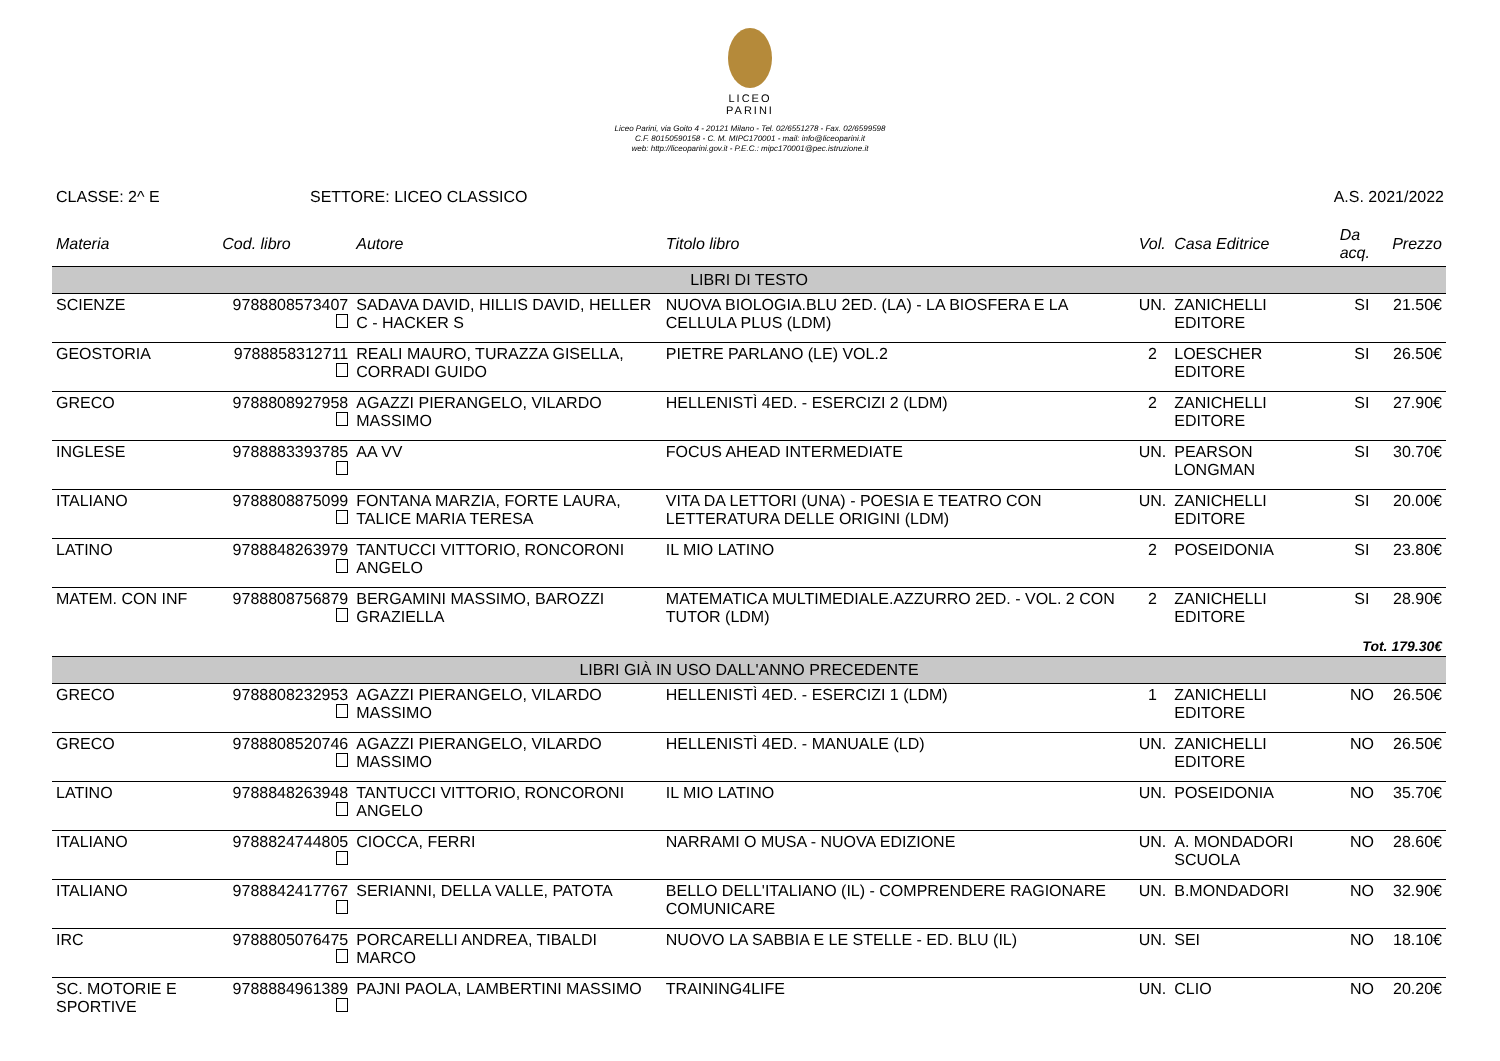LICEO
PARINI
Liceo Parini, via Goito 4 - 20121 Milano - Tel. 02/6551278 - Fax. 02/6599598
C.F. 80150590158 - C. M. MIPC170001 - mail: info@liceoparini.it
web: http://liceoparini.gov.it - P.E.C.: mipc170001@pec.istruzione.it
CLASSE: 2^ E SETTORE: LICEO CLASSICO A.S. 2021/2022
| Materia | Cod. libro | Autore | Titolo libro | Vol. | Casa Editrice | Da acq. | Prezzo |
| --- | --- | --- | --- | --- | --- | --- | --- |
| LIBRI DI TESTO | | | | | | | |
| SCIENZE | 9788808573407 | SADAVA DAVID, HILLIS DAVID, HELLER C - HACKER S | NUOVA BIOLOGIA.BLU 2ED. (LA) - LA BIOSFERA E LA CELLULA PLUS (LDM) | UN. | ZANICHELLI EDITORE | SI | 21.50€ |
| GEOSTORIA | 9788858312711 | REALI MAURO, TURAZZA GISELLA, CORRADI GUIDO | PIETRE PARLANO (LE) VOL.2 | 2 | LOESCHER EDITORE | SI | 26.50€ |
| GRECO | 9788808927958 | AGAZZI PIERANGELO, VILARDO MASSIMO | HELLENISTÌ 4ED. - ESERCIZI 2 (LDM) | 2 | ZANICHELLI EDITORE | SI | 27.90€ |
| INGLESE | 9788883393785 | AA VV | FOCUS AHEAD INTERMEDIATE | UN. | PEARSON LONGMAN | SI | 30.70€ |
| ITALIANO | 9788808875099 | FONTANA MARZIA, FORTE LAURA, TALICE MARIA TERESA | VITA DA LETTORI (UNA) - POESIA E TEATRO CON LETTERATURA DELLE ORIGINI (LDM) | UN. | ZANICHELLI EDITORE | SI | 20.00€ |
| LATINO | 9788848263979 | TANTUCCI VITTORIO, RONCORONI ANGELO | IL MIO LATINO | 2 | POSEIDONIA | SI | 23.80€ |
| MATEM. CON INF | 9788808756879 | BERGAMINI MASSIMO, BAROZZI GRAZIELLA | MATEMATICA MULTIMEDIALE.AZZURRO 2ED. - VOL. 2 CON TUTOR (LDM) | 2 | ZANICHELLI EDITORE | SI | 28.90€ |
| Tot. 179.30€ | | | | | | | |
| LIBRI GIÀ IN USO DALL'ANNO PRECEDENTE | | | | | | | |
| GRECO | 9788808232953 | AGAZZI PIERANGELO, VILARDO MASSIMO | HELLENISTÌ 4ED. - ESERCIZI 1 (LDM) | 1 | ZANICHELLI EDITORE | NO | 26.50€ |
| GRECO | 9788808520746 | AGAZZI PIERANGELO, VILARDO MASSIMO | HELLENISTÌ 4ED. - MANUALE (LD) | UN. | ZANICHELLI EDITORE | NO | 26.50€ |
| LATINO | 9788848263948 | TANTUCCI VITTORIO, RONCORONI ANGELO | IL MIO LATINO | UN. | POSEIDONIA | NO | 35.70€ |
| ITALIANO | 9788824744805 | CIOCCA, FERRI | NARRAMI O MUSA - NUOVA EDIZIONE | UN. | A. MONDADORI SCUOLA | NO | 28.60€ |
| ITALIANO | 9788842417767 | SERIANNI, DELLA VALLE, PATOTA | BELLO DELL'ITALIANO (IL) - COMPRENDERE RAGIONARE COMUNICARE | UN. | B.MONDADORI | NO | 32.90€ |
| IRC | 9788805076475 | PORCARELLI ANDREA, TIBALDI MARCO | NUOVO LA SABBIA E LE STELLE - ED. BLU (IL) | UN. | SEI | NO | 18.10€ |
| SC. MOTORIE E SPORTIVE | 9788884961389 | PAJNI PAOLA, LAMBERTINI MASSIMO | TRAINING4LIFE | UN. | CLIO | NO | 20.20€ |